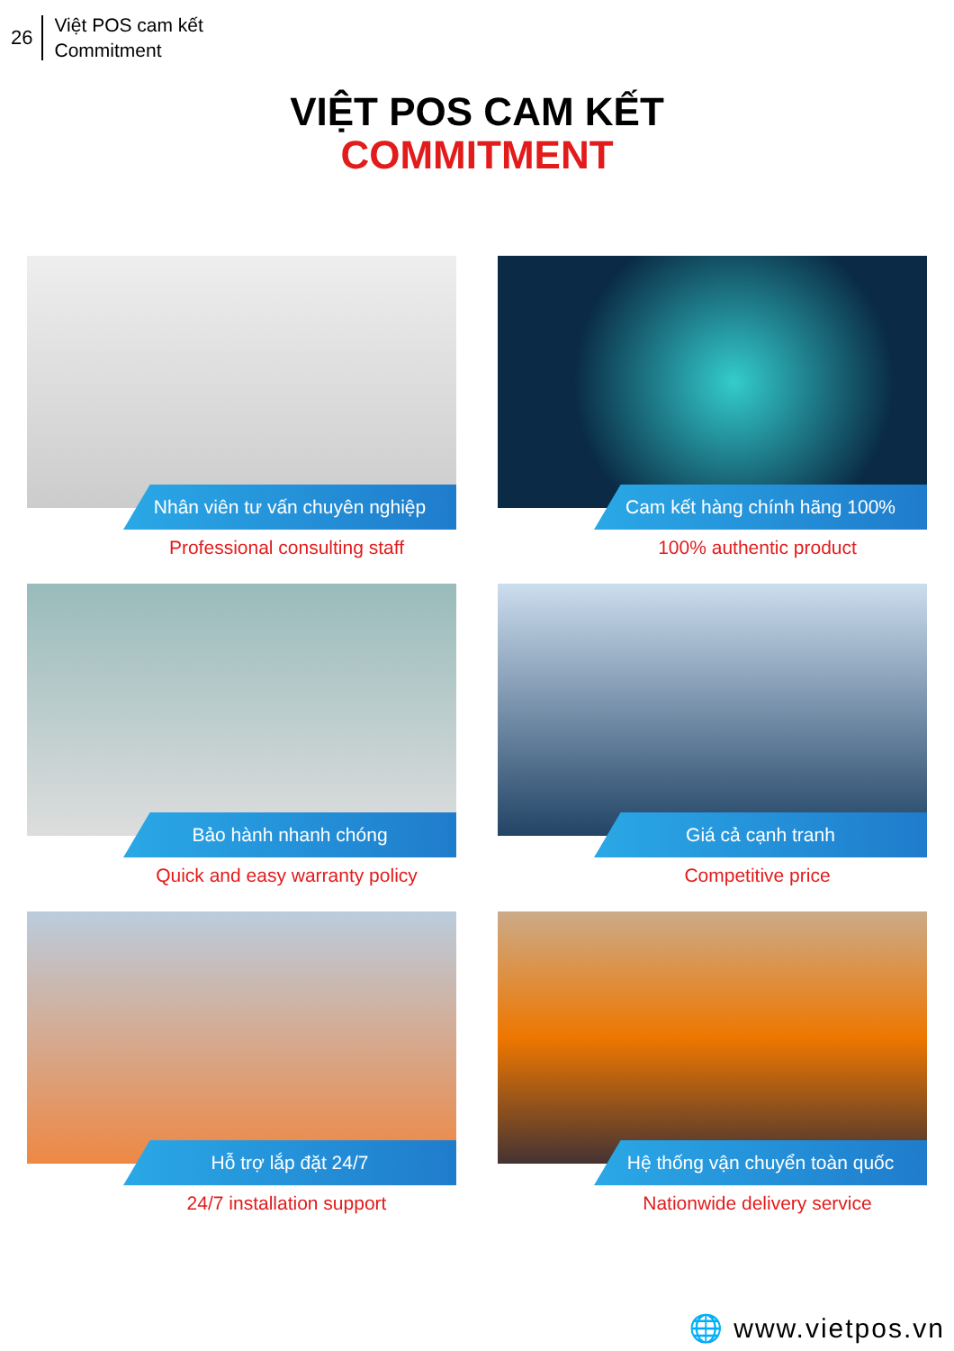26
Việt POS cam kết
Commitment
VIỆT POS CAM KẾT
COMMITMENT
Nhân viên tư vấn chuyên nghiệp
Professional consulting staff
Cam kết hàng chính hãng 100%
100% authentic product
Bảo hành nhanh chóng
Quick and easy warranty policy
Giá cả cạnh tranh
Competitive price
Hỗ trợ lắp đặt 24/7
24/7 installation support
Hệ thống vận chuyển toàn quốc
Nationwide delivery service
🌐 www.vietpos.vn